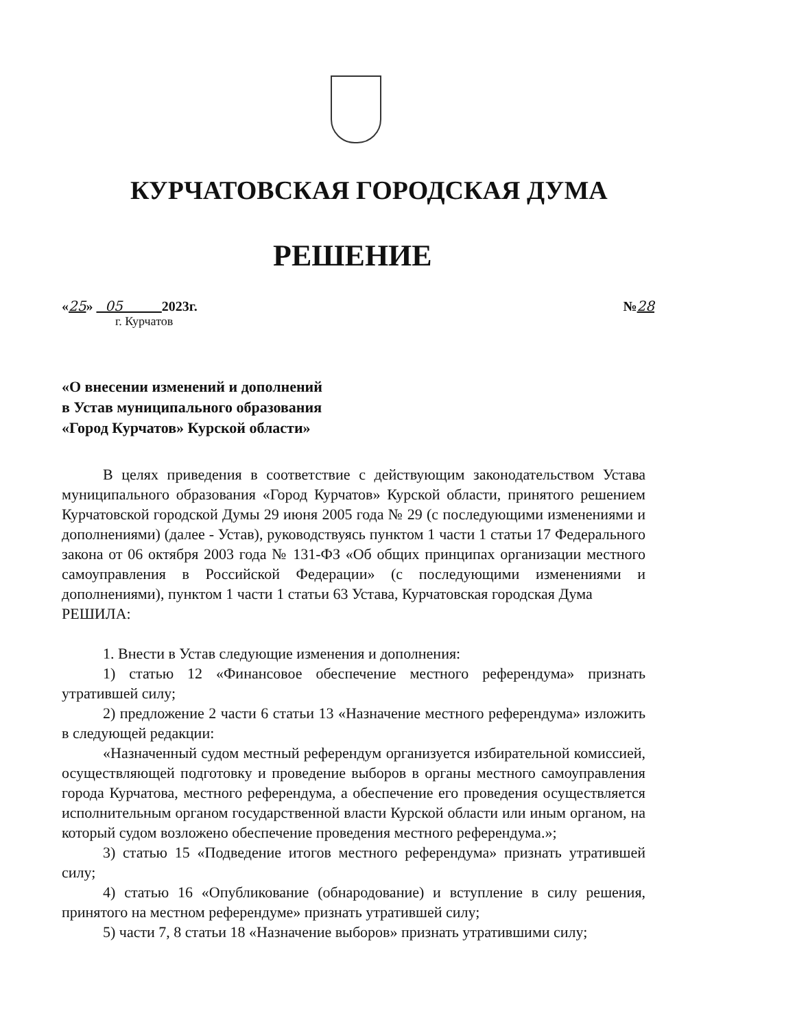КУРЧАТОВСКАЯ ГОРОДСКАЯ ДУМА
РЕШЕНИЕ
«25» 05 2023г. №28
г. Курчатов
«О внесении изменений и дополнений
в Устав муниципального образования
«Город Курчатов» Курской области»
В целях приведения в соответствие с действующим законодательством Устава муниципального образования «Город Курчатов» Курской области, принятого решением Курчатовской городской Думы 29 июня 2005 года № 29 (с последующими изменениями и дополнениями) (далее - Устав), руководствуясь пунктом 1 части 1 статьи 17 Федерального закона от 06 октября 2003 года № 131-ФЗ «Об общих принципах организации местного самоуправления в Российской Федерации» (с последующими изменениями и дополнениями), пунктом 1 части 1 статьи 63 Устава, Курчатовская городская Дума
РЕШИЛА:
1. Внести в Устав следующие изменения и дополнения:
1) статью 12 «Финансовое обеспечение местного референдума» признать утратившей силу;
2) предложение 2 части 6 статьи 13 «Назначение местного референдума» изложить в следующей редакции:
«Назначенный судом местный референдум организуется избирательной комиссией, осуществляющей подготовку и проведение выборов в органы местного самоуправления города Курчатова, местного референдума, а обеспечение его проведения осуществляется исполнительным органом государственной власти Курской области или иным органом, на который судом возложено обеспечение проведения местного референдума.»;
3) статью 15 «Подведение итогов местного референдума» признать утратившей силу;
4) статью 16 «Опубликование (обнародование) и вступление в силу решения, принятого на местном референдуме» признать утратившей силу;
5) части 7, 8 статьи 18 «Назначение выборов» признать утратившими силу;